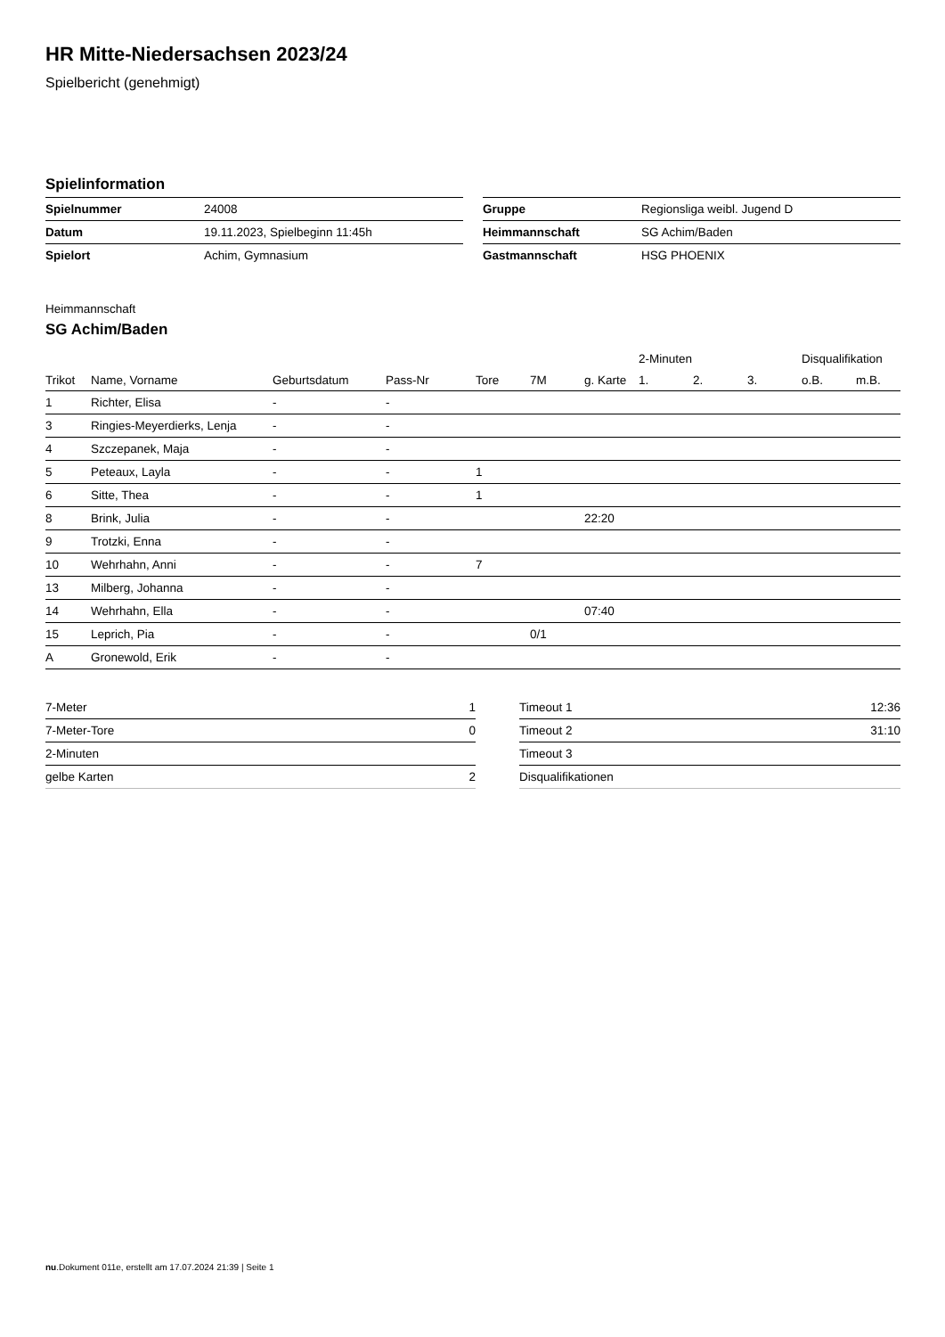HR Mitte-Niedersachsen 2023/24
Spielbericht (genehmigt)
Spielinformation
| Spielnummer | 24008 |
| Datum | 19.11.2023, Spielbeginn 11:45h |
| Spielort | Achim, Gymnasium |
| Gruppe | Regionsliga weibl. Jugend D |
| Heimmannschaft | SG Achim/Baden |
| Gastmannschaft | HSG PHOENIX |
Heimmannschaft
SG Achim/Baden
| | | | | | | | 2-Minuten | | | Disqualifikation | |
| --- | --- | --- | --- | --- | --- | --- | --- | --- | --- | --- | --- |
| Trikot | Name, Vorname | Geburtsdatum | Pass-Nr | Tore | 7M | g. Karte | 1. | 2. | 3. | o.B. | m.B. |
| 1 | Richter, Elisa | - | - | | | | | | | | |
| 3 | Ringies-Meyerdierks, Lenja | - | - | | | | | | | | |
| 4 | Szczepanek, Maja | - | - | | | | | | | | |
| 5 | Peteaux, Layla | - | - | 1 | | | | | | | |
| 6 | Sitte, Thea | - | - | 1 | | | | | | | |
| 8 | Brink, Julia | - | - | | | 22:20 | | | | | |
| 9 | Trotzki, Enna | - | - | | | | | | | | |
| 10 | Wehrhahn, Anni | - | - | 7 | | | | | | | |
| 13 | Milberg, Johanna | - | - | | | | | | | | |
| 14 | Wehrhahn, Ella | - | - | | | 07:40 | | | | | |
| 15 | Leprich, Pia | - | - | | 0/1 | | | | | | |
| A | Gronewold, Erik | - | - | | | | | | | | |
| 7-Meter | 1 |
| 7-Meter-Tore | 0 |
| 2-Minuten | |
| gelbe Karten | 2 |
| Timeout 1 | 12:36 |
| Timeout 2 | 31:10 |
| Timeout 3 | |
| Disqualifikationen | |
nu.Dokument 011e, erstellt am 17.07.2024 21:39 | Seite 1